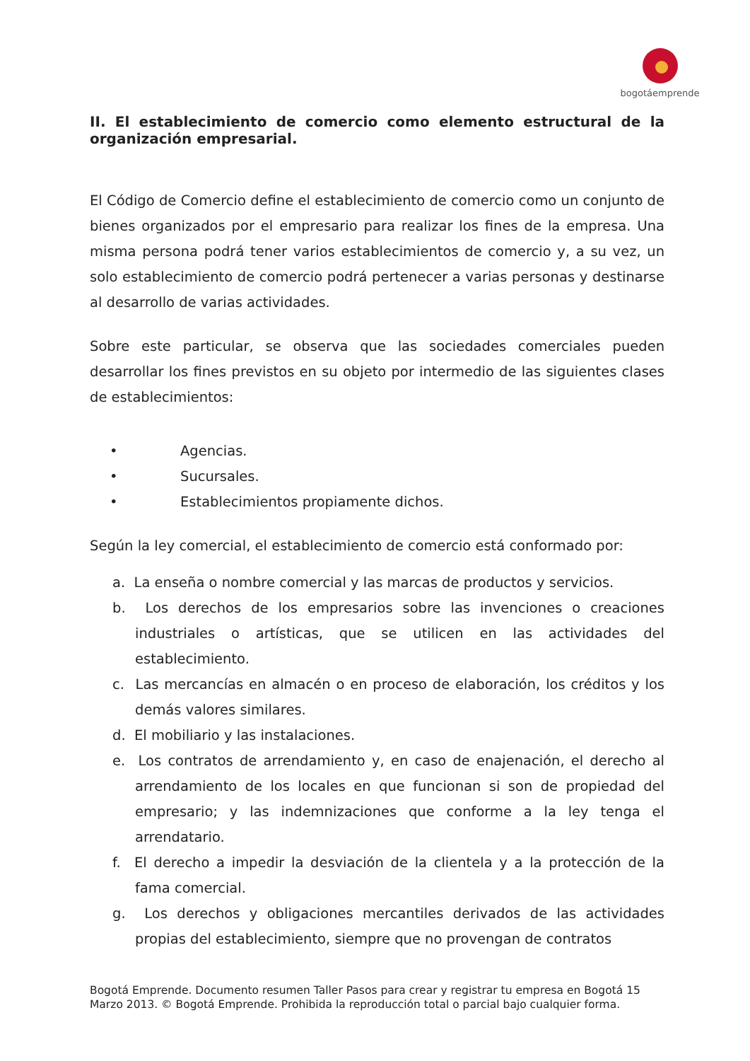bogotáemprende
II. El establecimiento de comercio como elemento estructural de la organización empresarial.
El Código de Comercio define el establecimiento de comercio como un conjunto de bienes organizados por el empresario para realizar los fines de la empresa. Una misma persona podrá tener varios establecimientos de comercio y, a su vez, un solo establecimiento de comercio podrá pertenecer a varias personas y destinarse al desarrollo de varias actividades.
Sobre este particular, se observa que las sociedades comerciales pueden desarrollar los fines previstos en su objeto por intermedio de las siguientes clases de establecimientos:
• Agencias.
• Sucursales.
• Establecimientos propiamente dichos.
Según la ley comercial, el establecimiento de comercio está conformado por:
a. La enseña o nombre comercial y las marcas de productos y servicios.
b. Los derechos de los empresarios sobre las invenciones o creaciones industriales o artísticas, que se utilicen en las actividades del establecimiento.
c. Las mercancías en almacén o en proceso de elaboración, los créditos y los demás valores similares.
d. El mobiliario y las instalaciones.
e. Los contratos de arrendamiento y, en caso de enajenación, el derecho al arrendamiento de los locales en que funcionan si son de propiedad del empresario; y las indemnizaciones que conforme a la ley tenga el arrendatario.
f. El derecho a impedir la desviación de la clientela y a la protección de la fama comercial.
g. Los derechos y obligaciones mercantiles derivados de las actividades propias del establecimiento, siempre que no provengan de contratos
Bogotá Emprende. Documento resumen Taller Pasos para crear y registrar tu empresa en Bogotá 15
Marzo 2013. © Bogotá Emprende. Prohibida la reproducción total o parcial bajo cualquier forma.